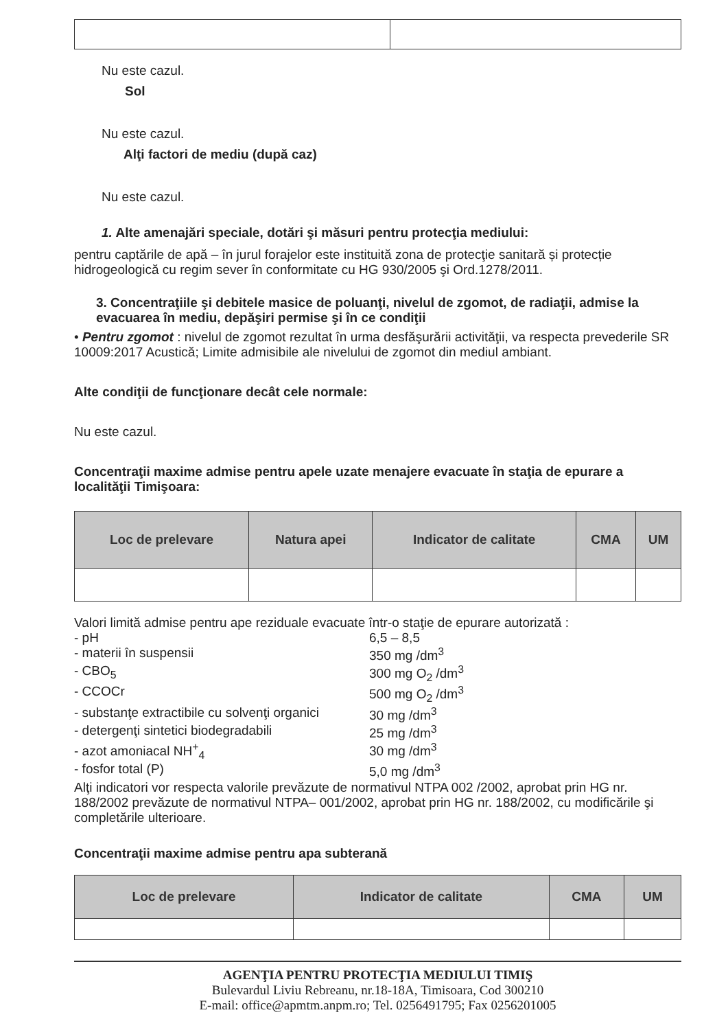Nu este cazul.
Sol
Nu este cazul.
Alţi factori de mediu (după caz)
Nu este cazul.
1. Alte amenajări speciale, dotări şi măsuri pentru protecţia mediului:
pentru captările de apă – în jurul forajelor este instituită zona de protecţie sanitară și protecție hidrogeologică cu regim sever în conformitate cu HG 930/2005 şi Ord.1278/2011.
3. Concentraţiile şi debitele masice de poluanţi, nivelul de zgomot, de radiaţii, admise la evacuarea în mediu, depăşiri permise şi în ce condiţii
• Pentru zgomot : nivelul de zgomot rezultat în urma desfăşurării activităţii, va respecta prevederile SR 10009:2017 Acustică; Limite admisibile ale nivelului de zgomot din mediul ambiant.
Alte condiţii de funcţionare decât cele normale:
Nu este cazul.
Concentraţii maxime admise pentru apele uzate menajere evacuate în staţia de epurare a localităţii Timişoara:
| Loc de prelevare | Natura apei | Indicator de calitate | CMA | UM |
| --- | --- | --- | --- | --- |
Valori limită admise pentru ape reziduale evacuate într-o staţie de epurare autorizată :
- pH 6,5 – 8,5
- materii în suspensii 350 mg /dm<sup>3</sup>
- CBO<sub>5</sub> 300 mg O<sub>2</sub> /dm<sup>3</sup>
- CCOCr 500 mg O<sub>2</sub> /dm<sup>3</sup>
- substanţe extractibile cu solvenţi organici 30 mg /dm<sup>3</sup>
- detergenţi sintetici biodegradabili 25 mg /dm<sup>3</sup>
- azot amoniacal NH<sup>+</sup><sub>4</sub> 30 mg /dm<sup>3</sup>
- fosfor total (P) 5,0 mg /dm<sup>3</sup>
Alţi indicatori vor respecta valorile prevăzute de normativul NTPA 002 /2002, aprobat prin HG nr. 188/2002 prevăzute de normativul NTPA– 001/2002, aprobat prin HG nr. 188/2002, cu modificările şi completările ulterioare.
Concentraţii maxime admise pentru apa subterană
| Loc de prelevare | Indicator de calitate | CMA | UM |
| --- | --- | --- | --- |
AGENŢIA PENTRU PROTECŢIA MEDIULUI TIMIŞ
Bulevardul Liviu Rebreanu, nr.18-18A, Timisoara, Cod 300210
E-mail: office@apmtm.anpm.ro; Tel. 0256491795; Fax 0256201005